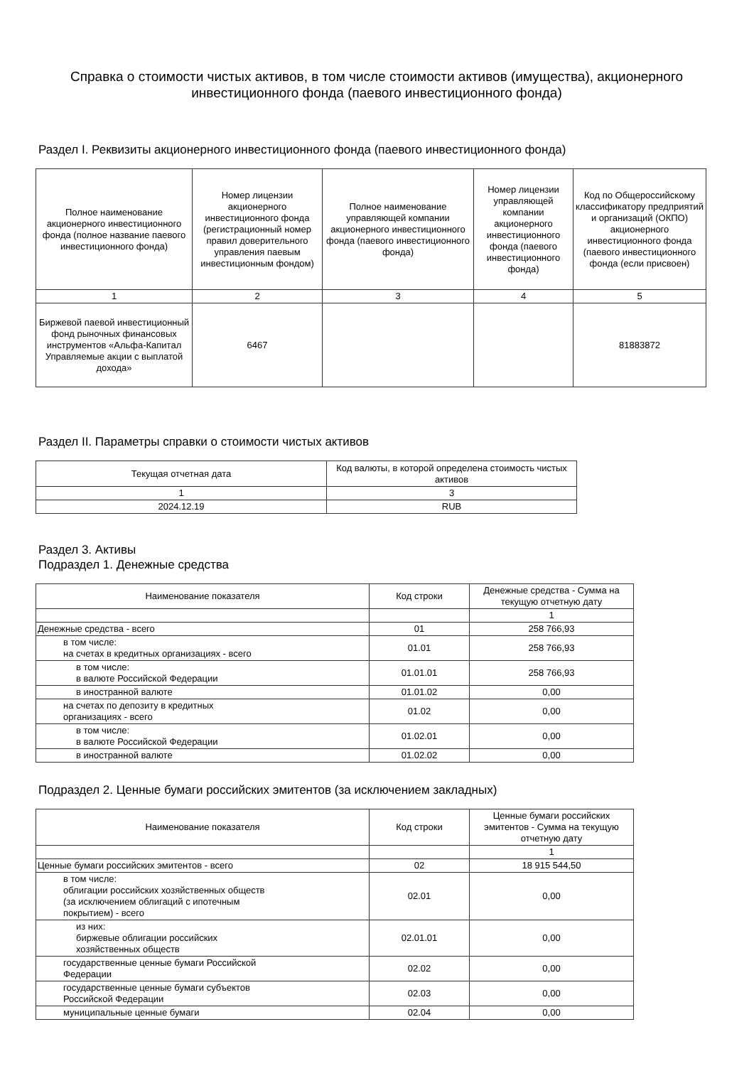Справка о стоимости чистых активов, в том числе стоимости активов (имущества), акционерного инвестиционного фонда (паевого инвестиционного фонда)
Раздел I. Реквизиты акционерного инвестиционного фонда (паевого инвестиционного фонда)
| Полное наименование акционерного инвестиционного фонда (полное название паевого инвестиционного фонда) | Номер лицензии акционерного инвестиционного фонда (регистрационный номер правил доверительного управления паевым инвестиционным фондом) | Полное наименование управляющей компании акционерного инвестиционного фонда (паевого инвестиционного фонда) | Номер лицензии управляющей компании акционерного инвестиционного фонда (паевого инвестиционного фонда) | Код по Общероссийскому классификатору предприятий и организаций (ОКПО) акционерного инвестиционного фонда (паевого инвестиционного фонда (если присвоен) |
| --- | --- | --- | --- | --- |
| 1 | 2 | 3 | 4 | 5 |
| Биржевой паевой инвестиционный фонд рыночных финансовых инструментов «Альфа-Капитал Управляемые акции с выплатой дохода» | 6467 | | | 81883872 |
Раздел II. Параметры справки о стоимости чистых активов
| Текущая отчетная дата | Код валюты, в которой определена стоимость чистых активов |
| --- | --- |
| 1 | 3 |
| 2024.12.19 | RUB |
Раздел 3. Активы
Подраздел 1. Денежные средства
| Наименование показателя | Код строки | Денежные средства - Сумма на текущую отчетную дату |
| --- | --- | --- |
| | | 1 |
| Денежные средства - всего | 01 | 258 766,93 |
| в том числе: на счетах в кредитных организациях - всего | 01.01 | 258 766,93 |
| в том числе: в валюте Российской Федерации | 01.01.01 | 258 766,93 |
| в иностранной валюте | 01.01.02 | 0,00 |
| на счетах по депозиту в кредитных организациях - всего | 01.02 | 0,00 |
| в том числе: в валюте Российской Федерации | 01.02.01 | 0,00 |
| в иностранной валюте | 01.02.02 | 0,00 |
Подраздел 2. Ценные бумаги российских эмитентов (за исключением закладных)
| Наименование показателя | Код строки | Ценные бумаги российских эмитентов - Сумма на текущую отчетную дату |
| --- | --- | --- |
| | | 1 |
| Ценные бумаги российских эмитентов - всего | 02 | 18 915 544,50 |
| в том числе: облигации российских хозяйственных обществ (за исключением облигаций с ипотечным покрытием) - всего | 02.01 | 0,00 |
| из них: биржевые облигации российских хозяйственных обществ | 02.01.01 | 0,00 |
| государственные ценные бумаги Российской Федерации | 02.02 | 0,00 |
| государственные ценные бумаги субъектов Российской Федерации | 02.03 | 0,00 |
| муниципальные ценные бумаги | 02.04 | 0,00 |